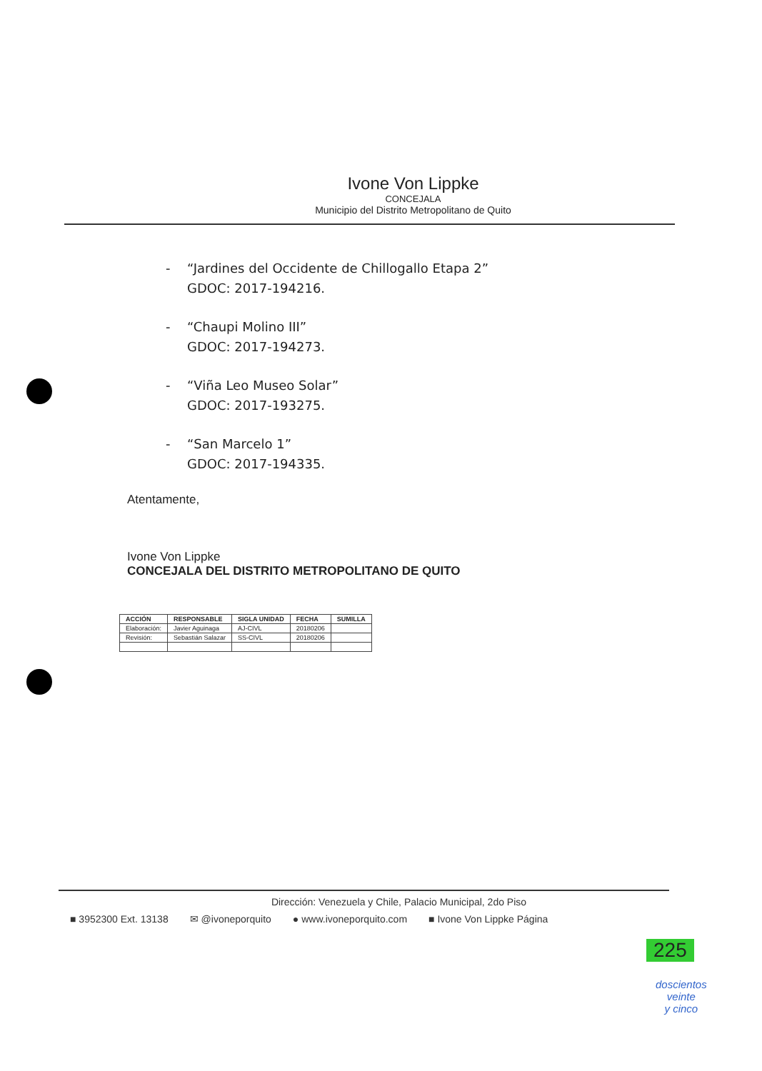Ivone Von Lippke
CONCEJALA
Municipio del Distrito Metropolitano de Quito
- “Jardines del Occidente de Chillogallo Etapa 2”
GDOC: 2017-194216.
- “Chaupi Molino III”
GDOC: 2017-194273.
- “Viña Leo Museo Solar”
GDOC: 2017-193275.
- “San Marcelo 1”
GDOC: 2017-194335.
Atentamente,
Ivone Von Lippke
CONCEJALA DEL DISTRITO METROPOLITANO DE QUITO
| ACCIÓN | RESPONSABLE | SIGLA UNIDAD | FECHA | SUMILLA |
| --- | --- | --- | --- | --- |
| Elaboración: | Javier Aguinaga | AJ-CIVL | 20180206 | |
| Revisión: | Sebastián Salazar | SS-CIVL | 20180206 | |
Dirección: Venezuela y Chile, Palacio Municipal, 2do Piso
■ 3952300 Ext. 13138 ✉ @ivoneporquito ● www.ivoneporquito.com ■ Ivone Von Lippke Página
225
doscientos
veinte
y cinco